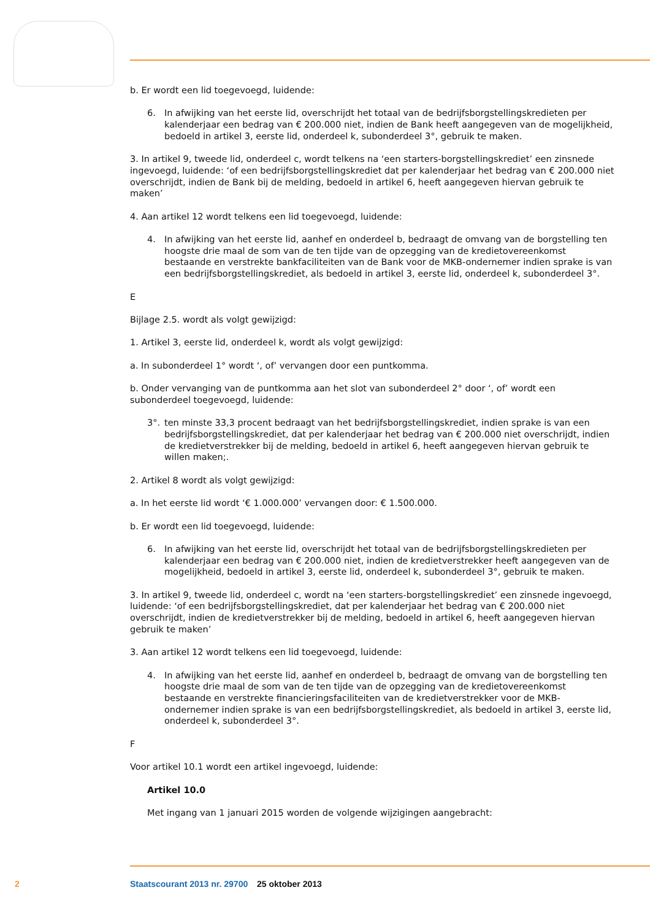b. Er wordt een lid toegevoegd, luidende:
6. In afwijking van het eerste lid, overschrijdt het totaal van de bedrijfsborgstellingskredieten per kalenderjaar een bedrag van € 200.000 niet, indien de Bank heeft aangegeven van de mogelijkheid, bedoeld in artikel 3, eerste lid, onderdeel k, subonderdeel 3°, gebruik te maken.
3. In artikel 9, tweede lid, onderdeel c, wordt telkens na ‘een starters-borgstellingskrediet’ een zinsnede ingevoegd, luidende: ‘of een bedrijfsborgstellingskrediet dat per kalenderjaar het bedrag van € 200.000 niet overschrijdt, indien de Bank bij de melding, bedoeld in artikel 6, heeft aangegeven hiervan gebruik te maken’
4. Aan artikel 12 wordt telkens een lid toegevoegd, luidende:
4. In afwijking van het eerste lid, aanhef en onderdeel b, bedraagt de omvang van de borgstelling ten hoogste drie maal de som van de ten tijde van de opzegging van de kredietovereenkomst bestaande en verstrekte bankfaciliteiten van de Bank voor de MKB-ondernemer indien sprake is van een bedrijfsborgstellingskrediet, als bedoeld in artikel 3, eerste lid, onderdeel k, subonderdeel 3°.
E
Bijlage 2.5. wordt als volgt gewijzigd:
1. Artikel 3, eerste lid, onderdeel k, wordt als volgt gewijzigd:
a. In subonderdeel 1° wordt ‘, of’ vervangen door een puntkomma.
b. Onder vervanging van de puntkomma aan het slot van subonderdeel 2° door ‘, of’ wordt een subonderdeel toegevoegd, luidende:
3°. ten minste 33,3 procent bedraagt van het bedrijfsborgstellingskrediet, indien sprake is van een bedrijfsborgstellingskrediet, dat per kalenderjaar het bedrag van € 200.000 niet overschrijdt, indien de kredietverstrekker bij de melding, bedoeld in artikel 6, heeft aangegeven hiervan gebruik te willen maken;.
2. Artikel 8 wordt als volgt gewijzigd:
a. In het eerste lid wordt ‘€ 1.000.000’ vervangen door: € 1.500.000.
b. Er wordt een lid toegevoegd, luidende:
6. In afwijking van het eerste lid, overschrijdt het totaal van de bedrijfsborgstellingskredieten per kalenderjaar een bedrag van € 200.000 niet, indien de kredietverstrekker heeft aangegeven van de mogelijkheid, bedoeld in artikel 3, eerste lid, onderdeel k, subonderdeel 3°, gebruik te maken.
3. In artikel 9, tweede lid, onderdeel c, wordt na ‘een starters-borgstellingskrediet’ een zinsnede ingevoegd, luidende: ‘of een bedrijfsborgstellingskrediet, dat per kalenderjaar het bedrag van € 200.000 niet overschrijdt, indien de kredietverstrekker bij de melding, bedoeld in artikel 6, heeft aangegeven hiervan gebruik te maken’
3. Aan artikel 12 wordt telkens een lid toegevoegd, luidende:
4. In afwijking van het eerste lid, aanhef en onderdeel b, bedraagt de omvang van de borgstelling ten hoogste drie maal de som van de ten tijde van de opzegging van de kredietovereenkomst bestaande en verstrekte financieringsfaciliteiten van de kredietverstrekker voor de MKB-ondernemer indien sprake is van een bedrijfsborgstellingskrediet, als bedoeld in artikel 3, eerste lid, onderdeel k, subonderdeel 3°.
F
Voor artikel 10.1 wordt een artikel ingevoegd, luidende:
Artikel 10.0
Met ingang van 1 januari 2015 worden de volgende wijzigingen aangebracht:
2 Staatscourant 2013 nr. 29700 25 oktober 2013